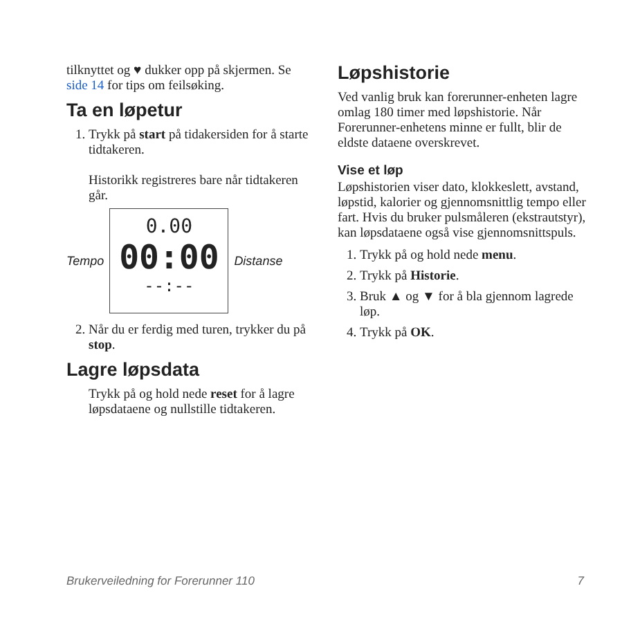tilknyttet og ♥ dukker opp på skjermen. Se side 14 for tips om feilsøking.
Ta en løpetur
1. Trykk på start på tidakersiden for å starte tidtakeren.
Historikk registreres bare når tidtakeren går.
Tempo
0.00
00:00
--:--
Distanse
2. Når du er ferdig med turen, trykker du på stop.
Lagre løpsdata
Trykk på og hold nede reset for å lagre løpsdataene og nullstille tidtakeren.
Løpshistorie
Ved vanlig bruk kan forerunner-enheten lagre omlag 180 timer med løpshistorie. Når Forerunner-enhetens minne er fullt, blir de eldste dataene overskrevet.
Vise et løp
Løpshistorien viser dato, klokkeslett, avstand, løpstid, kalorier og gjennomsnittlig tempo eller fart. Hvis du bruker pulsmåleren (ekstrautstyr), kan løpsdataene også vise gjennomsnittspuls.
1. Trykk på og hold nede menu.
2. Trykk på Historie.
3. Bruk ▲ og ▼ for å bla gjennom lagrede løp.
4. Trykk på OK.
Brukerveiledning for Forerunner 110 7